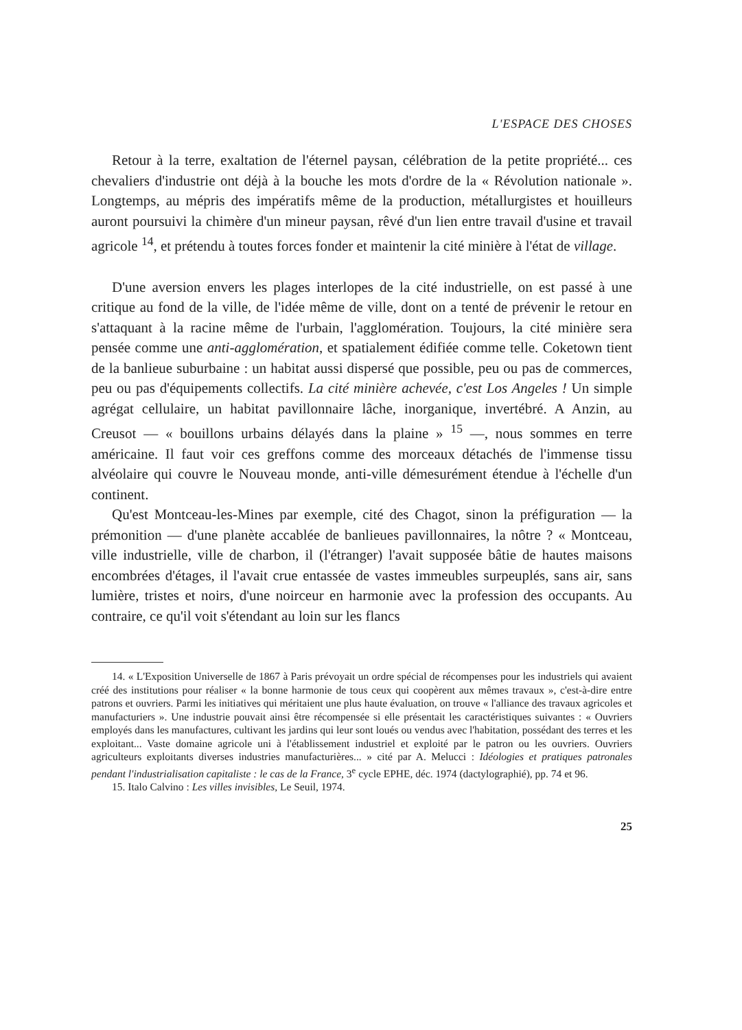L'ESPACE DES CHOSES
Retour à la terre, exaltation de l'éternel paysan, célébration de la petite propriété... ces chevaliers d'industrie ont déjà à la bouche les mots d'ordre de la « Révolution nationale ». Longtemps, au mépris des impératifs même de la production, métallurgistes et houilleurs auront poursuivi la chimère d'un mineur paysan, rêvé d'un lien entre travail d'usine et travail agricole <sup>14</sup>, et prétendu à toutes forces fonder et maintenir la cité minière à l'état de village.
D'une aversion envers les plages interlopes de la cité industrielle, on est passé à une critique au fond de la ville, de l'idée même de ville, dont on a tenté de prévenir le retour en s'attaquant à la racine même de l'urbain, l'agglomération. Toujours, la cité minière sera pensée comme une anti-agglomération, et spatialement édifiée comme telle. Coketown tient de la banlieue suburbaine : un habitat aussi dispersé que possible, peu ou pas de commerces, peu ou pas d'équipements collectifs. La cité minière achevée, c'est Los Angeles ! Un simple agrégat cellulaire, un habitat pavillonnaire lâche, inorganique, invertébré. A Anzin, au Creusot — « bouillons urbains délayés dans la plaine » <sup>15</sup> —, nous sommes en terre américaine. Il faut voir ces greffons comme des morceaux détachés de l'immense tissu alvéolaire qui couvre le Nouveau monde, anti-ville démesurément étendue à l'échelle d'un continent.
Qu'est Montceau-les-Mines par exemple, cité des Chagot, sinon la préfiguration — la prémonition — d'une planète accablée de banlieues pavillonnaires, la nôtre ? « Montceau, ville industrielle, ville de charbon, il (l'étranger) l'avait supposée bâtie de hautes maisons encombrées d'étages, il l'avait crue entassée de vastes immeubles surpeuplés, sans air, sans lumière, tristes et noirs, d'une noirceur en harmonie avec la profession des occupants. Au contraire, ce qu'il voit s'étendant au loin sur les flancs
14. « L'Exposition Universelle de 1867 à Paris prévoyait un ordre spécial de récompenses pour les industriels qui avaient créé des institutions pour réaliser « la bonne harmonie de tous ceux qui coopèrent aux mêmes travaux », c'est-à-dire entre patrons et ouvriers. Parmi les initiatives qui méritaient une plus haute évaluation, on trouve « l'alliance des travaux agricoles et manufacturiers ». Une industrie pouvait ainsi être récompensée si elle présentait les caractéristiques suivantes : « Ouvriers employés dans les manufactures, cultivant les jardins qui leur sont loués ou vendus avec l'habitation, possédant des terres et les exploitant... Vaste domaine agricole uni à l'établissement industriel et exploité par le patron ou les ouvriers. Ouvriers agriculteurs exploitants diverses industries manufacturières... » cité par A. Melucci : Idéologies et pratiques patronales pendant l'industrialisation capitaliste : le cas de la France, 3<sup>e</sup> cycle EPHE, déc. 1974 (dactylographié), pp. 74 et 96.
15. Italo Calvino : Les villes invisibles, Le Seuil, 1974.
25